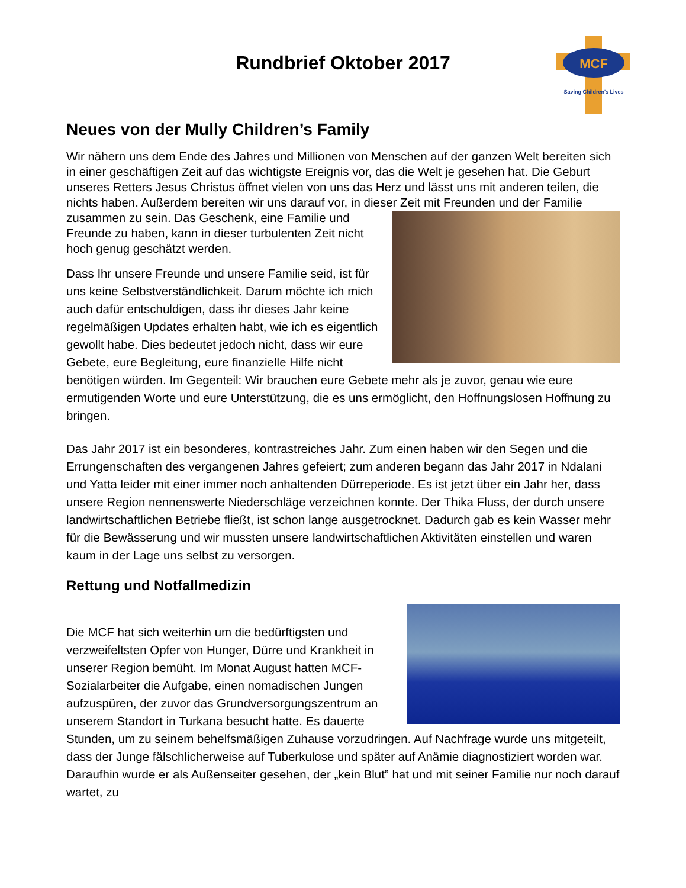MCF
Saving Children's Lives
Rundbrief Oktober 2017
Neues von der Mully Children’s Family
Wir nähern uns dem Ende des Jahres und Millionen von Menschen auf der ganzen Welt bereiten sich in einer geschäftigen Zeit auf das wichtigste Ereignis vor, das die Welt je gesehen hat. Die Geburt unseres Retters Jesus Christus öffnet vielen von uns das Herz und lässt uns mit anderen teilen, die nichts haben. Außerdem bereiten wir uns darauf vor, in dieser Zeit mit Freunden und der Familie zusammen zu sein. Das Geschenk, eine Familie und Freunde zu haben, kann in dieser turbulenten Zeit nicht hoch genug geschätzt werden.
Dass Ihr unsere Freunde und unsere Familie seid, ist für uns keine Selbstverständlichkeit. Darum möchte ich mich auch dafür entschuldigen, dass ihr dieses Jahr keine regelmäßigen Updates erhalten habt, wie ich es eigentlich gewollt habe. Dies bedeutet jedoch nicht, dass wir eure Gebete, eure Begleitung, eure finanzielle Hilfe nicht benötigen würden. Im Gegenteil: Wir brauchen eure Gebete mehr als je zuvor, genau wie eure ermutigenden Worte und eure Unterstützung, die es uns ermöglicht, den Hoffnungslosen Hoffnung zu bringen.
Das Jahr 2017 ist ein besonderes, kontrastreiches Jahr. Zum einen haben wir den Segen und die Errungenschaften des vergangenen Jahres gefeiert; zum anderen begann das Jahr 2017 in Ndalani und Yatta leider mit einer immer noch anhaltenden Dürreperiode. Es ist jetzt über ein Jahr her, dass unsere Region nennenswerte Niederschläge verzeichnen konnte. Der Thika Fluss, der durch unsere landwirtschaftlichen Betriebe fließt, ist schon lange ausgetrocknet. Dadurch gab es kein Wasser mehr für die Bewässerung und wir mussten unsere landwirtschaftlichen Aktivitäten einstellen und waren kaum in der Lage uns selbst zu versorgen.
Rettung und Notfallmedizin
Die MCF hat sich weiterhin um die bedürftigsten und verzweifeltsten Opfer von Hunger, Dürre und Krankheit in unserer Region bemüht. Im Monat August hatten MCF-Sozialarbeiter die Aufgabe, einen nomadischen Jungen aufzuspüren, der zuvor das Grundversorgungszentrum an unserem Standort in Turkana besucht hatte. Es dauerte Stunden, um zu seinem behelfsmäßigen Zuhause vorzudringen. Auf Nachfrage wurde uns mitgeteilt, dass der Junge fälschlicherweise auf Tuberkulose und später auf Anämie diagnostiziert worden war. Daraufhin wurde er als Außenseiter gesehen, der „kein Blut” hat und mit seiner Familie nur noch darauf wartet, zu